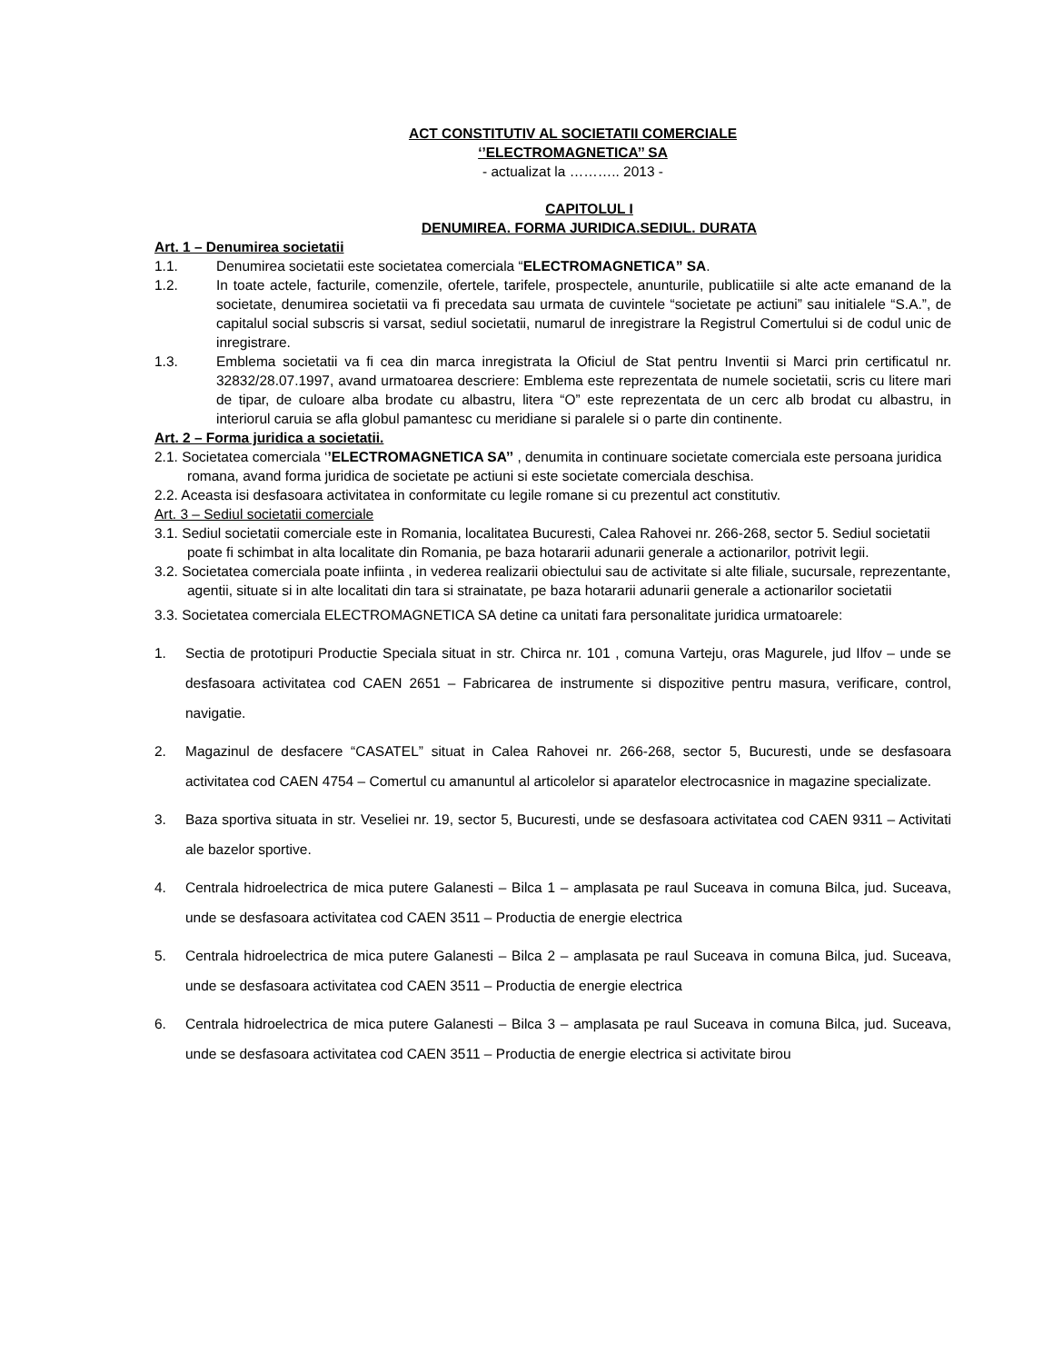ACT CONSTITUTIV AL SOCIETATII COMERCIALE
‘’ELECTROMAGNETICA’’ SA
- actualizat la ……….. 2013 -
CAPITOLUL I
DENUMIREA. FORMA JURIDICA.SEDIUL. DURATA
Art. 1 – Denumirea societatii
1.1. Denumirea societatii este societatea comerciala “ELECTROMAGNETICA” SA.
1.2. In toate actele, facturile, comenzile, ofertele, tarifele, prospectele, anunturile, publicatiile si alte acte emanand de la societate, denumirea societatii va fi precedata sau urmata de cuvintele “societate pe actiuni” sau initialele “S.A.”, de capitalul social subscris si varsat, sediul societatii, numarul de inregistrare la Registrul Comertului si de codul unic de inregistrare.
1.3. Emblema societatii va fi cea din marca inregistrata la Oficiul de Stat pentru Inventii si Marci prin certificatul nr. 32832/28.07.1997, avand urmatoarea descriere: Emblema este reprezentata de numele societatii, scris cu litere mari de tipar, de culoare alba brodate cu albastru, litera “O” este reprezentata de un cerc alb brodat cu albastru, in interiorul caruia se afla globul pamantesc cu meridiane si paralele si o parte din continente.
Art. 2 – Forma juridica a societatii.
2.1. Societatea comerciala ‘’ELECTROMAGNETICA SA’’ , denumita in continuare societate comerciala este persoana juridica romana, avand forma juridica de societate pe actiuni si este societate comerciala deschisa.
2.2. Aceasta isi desfasoara activitatea in conformitate cu legile romane si cu prezentul act constitutiv.
Art. 3 – Sediul societatii comerciale
3.1. Sediul societatii comerciale este in Romania, localitatea Bucuresti, Calea Rahovei nr. 266-268, sector 5. Sediul societatii poate fi schimbat in alta localitate din Romania, pe baza hotararii adunarii generale a actionarilor, potrivit legii.
3.2. Societatea comerciala poate infiinta , in vederea realizarii obiectului sau de activitate si alte filiale, sucursale, reprezentante, agentii, situate si in alte localitati din tara si strainatate, pe baza hotararii adunarii generale a actionarilor societatii
3.3. Societatea comerciala ELECTROMAGNETICA SA detine ca unitati fara personalitate juridica urmatoarele:
1. Sectia de prototipuri Productie Speciala situat in str. Chirca nr. 101 , comuna Varteju, oras Magurele, jud Ilfov – unde se desfasoara activitatea cod CAEN 2651 – Fabricarea de instrumente si dispozitive pentru masura, verificare, control, navigatie.
2. Magazinul de desfacere “CASATEL” situat in Calea Rahovei nr. 266-268, sector 5, Bucuresti, unde se desfasoara activitatea cod CAEN 4754 – Comertul cu amanuntul al articolelor si aparatelor electrocasnice in magazine specializate.
3. Baza sportiva situata in str. Veseliei nr. 19, sector 5, Bucuresti, unde se desfasoara activitatea cod CAEN 9311 – Activitati ale bazelor sportive.
4. Centrala hidroelectrica de mica putere Galanesti – Bilca 1 – amplasata pe raul Suceava in comuna Bilca, jud. Suceava, unde se desfasoara activitatea cod CAEN 3511 – Productia de energie electrica
5. Centrala hidroelectrica de mica putere Galanesti – Bilca 2 – amplasata pe raul Suceava in comuna Bilca, jud. Suceava, unde se desfasoara activitatea cod CAEN 3511 – Productia de energie electrica
6. Centrala hidroelectrica de mica putere Galanesti – Bilca 3 – amplasata pe raul Suceava in comuna Bilca, jud. Suceava, unde se desfasoara activitatea cod CAEN 3511 – Productia de energie electrica si activitate birou